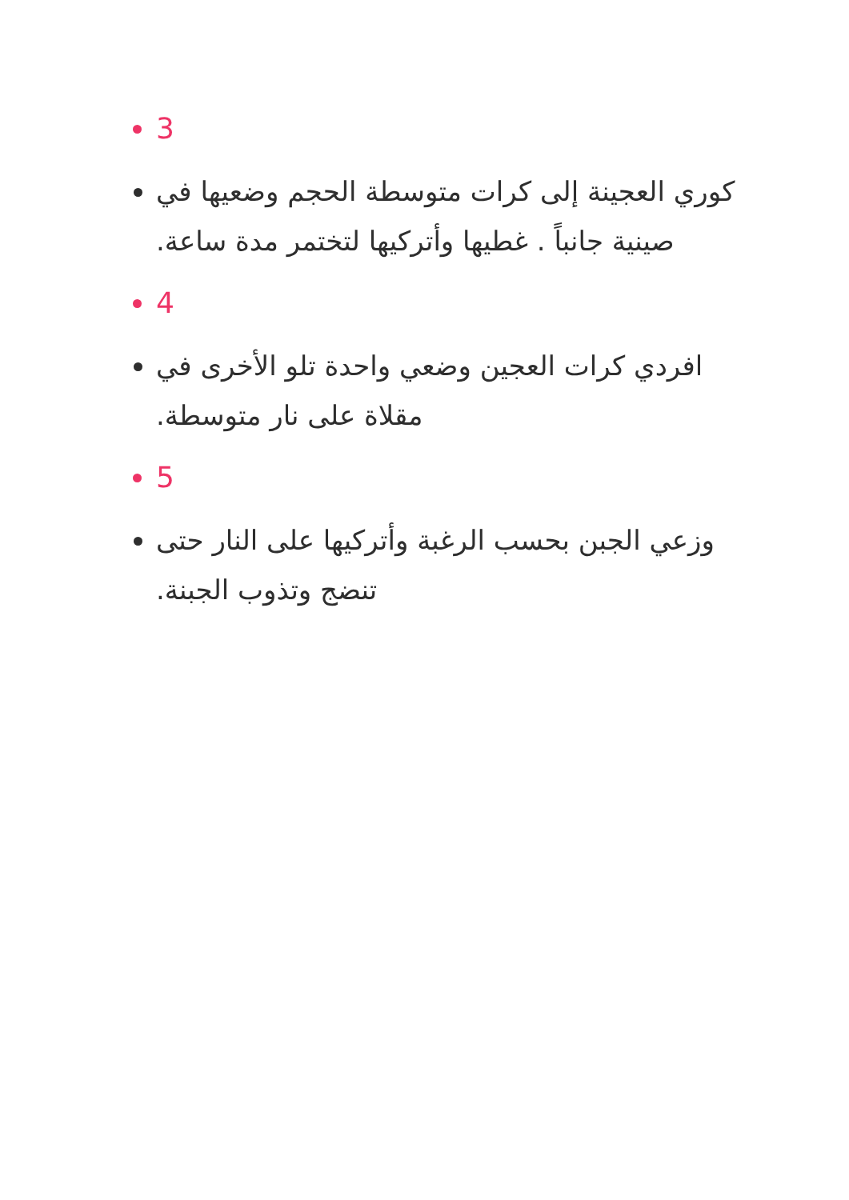3
كوري العجينة إلى كرات متوسطة الحجم وضعيها في صينية جانباً . غطيها وأتركيها لتختمر مدة ساعة.
4
افردي كرات العجين وضعي واحدة تلو الأخرى في مقلاة على نار متوسطة.
5
وزعي الجبن بحسب الرغبة وأتركيها على النار حتى تنضج وتذوب الجبنة.